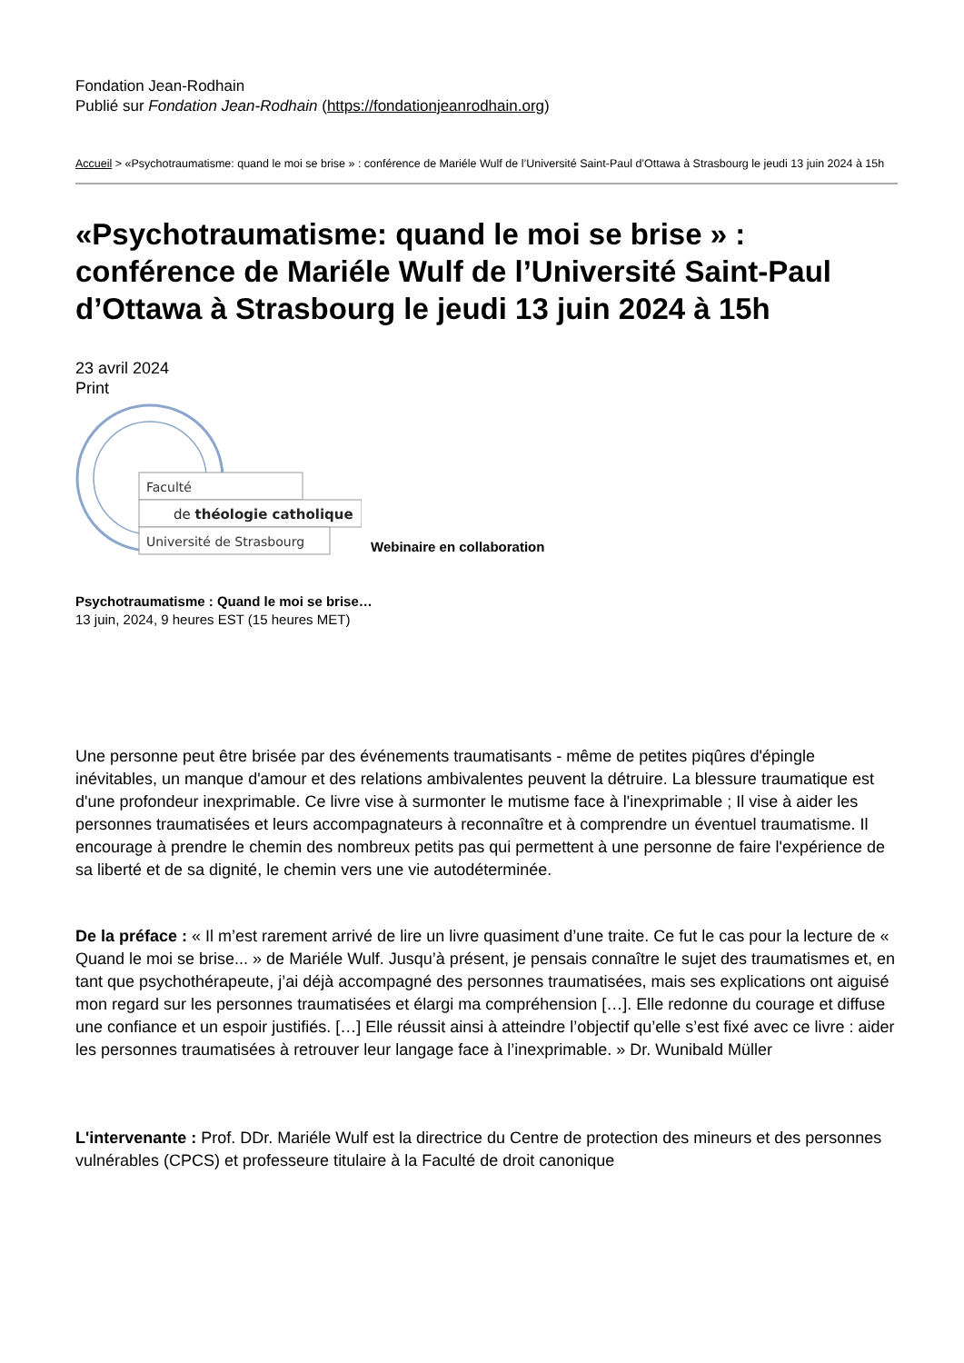Fondation Jean-Rodhain
Publié sur Fondation Jean-Rodhain (https://fondationjeanrodhain.org)
Accueil > «Psychotraumatisme: quand le moi se brise » : conférence de Mariéle Wulf de l’Université Saint-Paul d’Ottawa à Strasbourg le jeudi 13 juin 2024 à 15h
«Psychotraumatisme: quand le moi se brise » : conférence de Mariéle Wulf de l’Université Saint-Paul d’Ottawa à Strasbourg le jeudi 13 juin 2024 à 15h
23 avril 2024
Print
Faculté
de théologie catholique
Université de Strasbourg
Webinaire en collaboration
Psychotraumatisme : Quand le moi se brise…
13 juin, 2024, 9 heures EST (15 heures MET)
Une personne peut être brisée par des événements traumatisants - même de petites piqûres d'épingle inévitables, un manque d'amour et des relations ambivalentes peuvent la détruire. La blessure traumatique est d'une profondeur inexprimable. Ce livre vise à surmonter le mutisme face à l'inexprimable ; Il vise à aider les personnes traumatisées et leurs accompagnateurs à reconnaître et à comprendre un éventuel traumatisme. Il encourage à prendre le chemin des nombreux petits pas qui permettent à une personne de faire l'expérience de sa liberté et de sa dignité, le chemin vers une vie autodéterminée.
De la préface : « Il m’est rarement arrivé de lire un livre quasiment d’une traite. Ce fut le cas pour la lecture de « Quand le moi se brise... » de Mariéle Wulf. Jusqu’à présent, je pensais connaître le sujet des traumatismes et, en tant que psychothérapeute, j’ai déjà accompagné des personnes traumatisées, mais ses explications ont aiguisé mon regard sur les personnes traumatisées et élargi ma compréhension […]. Elle redonne du courage et diffuse une confiance et un espoir justifiés. […] Elle réussit ainsi à atteindre l’objectif qu’elle s’est fixé avec ce livre : aider les personnes traumatisées à retrouver leur langage face à l’inexprimable. » Dr. Wunibald Müller
L'intervenante : Prof. DDr. Mariéle Wulf est la directrice du Centre de protection des mineurs et des personnes vulnérables (CPCS) et professeure titulaire à la Faculté de droit canonique